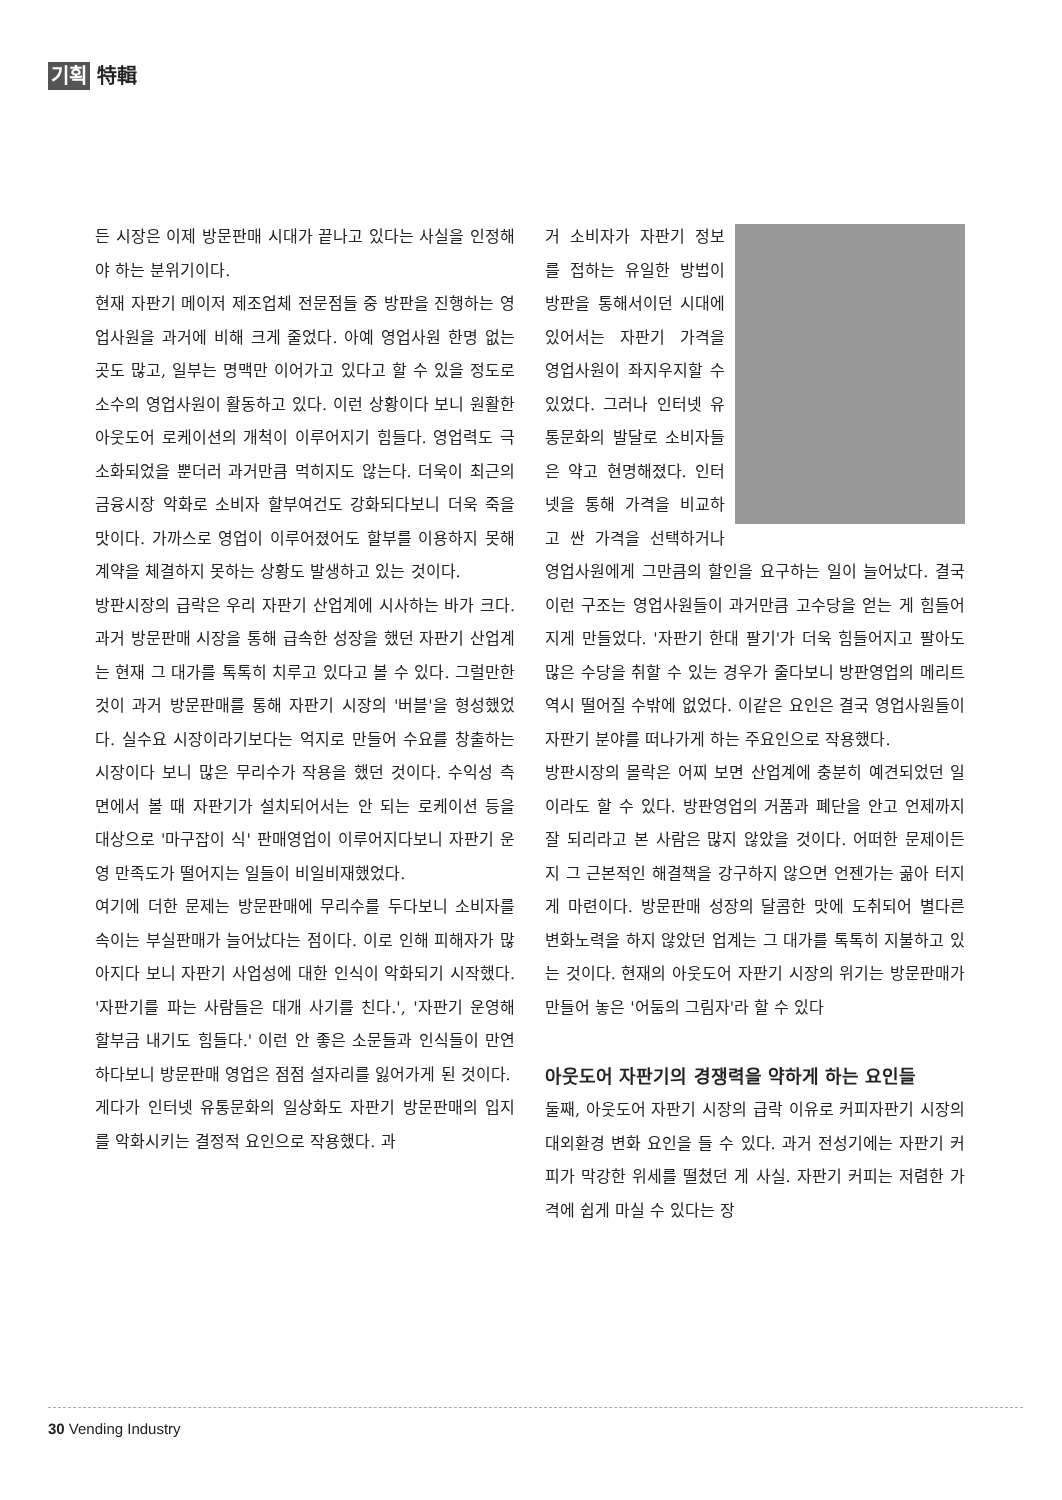기획 特輯
든 시장은 이제 방문판매 시대가 끝나고 있다는 사실을 인정해야 하는 분위기이다.
현재 자판기 메이저 제조업체 전문점들 중 방판을 진행하는 영업사원을 과거에 비해 크게 줄었다. 아예 영업사원 한명 없는 곳도 많고, 일부는 명맥만 이어가고 있다고 할 수 있을 정도로 소수의 영업사원이 활동하고 있다. 이런 상황이다 보니 원활한 아웃도어 로케이션의 개척이 이루어지기 힘들다. 영업력도 극소화되었을 뿐더러 과거만큼 먹히지도 않는다. 더욱이 최근의 금융시장 악화로 소비자 할부여건도 강화되다보니 더욱 죽을 맛이다. 가까스로 영업이 이루어졌어도 할부를 이용하지 못해 계약을 체결하지 못하는 상황도 발생하고 있는 것이다.
방판시장의 급락은 우리 자판기 산업계에 시사하는 바가 크다. 과거 방문판매 시장을 통해 급속한 성장을 했던 자판기 산업계는 현재 그 대가를 톡톡히 치루고 있다고 볼 수 있다. 그럴만한 것이 과거 방문판매를 통해 자판기 시장의 '버블'을 형성했었다. 실수요 시장이라기보다는 억지로 만들어 수요를 창출하는 시장이다 보니 많은 무리수가 작용을 했던 것이다. 수익성 측면에서 볼 때 자판기가 설치되어서는 안 되는 로케이션 등을 대상으로 '마구잡이 식' 판매영업이 이루어지다보니 자판기 운영 만족도가 떨어지는 일들이 비일비재했었다.
여기에 더한 문제는 방문판매에 무리수를 두다보니 소비자를 속이는 부실판매가 늘어났다는 점이다. 이로 인해 피해자가 많아지다 보니 자판기 사업성에 대한 인식이 악화되기 시작했다. '자판기를 파는 사람들은 대개 사기를 친다.', '자판기 운영해 할부금 내기도 힘들다.' 이런 안 좋은 소문들과 인식들이 만연하다보니 방문판매 영업은 점점 설자리를 잃어가게 된 것이다.
게다가 인터넷 유통문화의 일상화도 자판기 방문판매의 입지를 악화시키는 결정적 요인으로 작용했다. 과
거 소비자가 자판기 정보를 접하는 유일한 방법이 방판을 통해서이던 시대에 있어서는 자판기 가격을 영업사원이 좌지우지할 수 있었다. 그러나 인터넷 유통문화의 발달로 소비자들은 약고 현명해졌다. 인터넷을 통해 가격을 비교하고 싼 가격을 선택하거나 영업사원에게 그만큼의 할인을 요구하는 일이 늘어났다. 결국 이런 구조는 영업사원들이 과거만큼 고수당을 얻는 게 힘들어지게 만들었다. '자판기 한대 팔기'가 더욱 힘들어지고 팔아도 많은 수당을 취할 수 있는 경우가 줄다보니 방판영업의 메리트 역시 떨어질 수밖에 없었다. 이같은 요인은 결국 영업사원들이 자판기 분야를 떠나가게 하는 주요인으로 작용했다.
방판시장의 몰락은 어찌 보면 산업계에 충분히 예견되었던 일이라도 할 수 있다. 방판영업의 거품과 폐단을 안고 언제까지 잘 되리라고 본 사람은 많지 않았을 것이다. 어떠한 문제이든지 그 근본적인 해결책을 강구하지 않으면 언젠가는 곪아 터지게 마련이다. 방문판매 성장의 달콤한 맛에 도취되어 별다른 변화노력을 하지 않았던 업계는 그 대가를 톡톡히 지불하고 있는 것이다. 현재의 아웃도어 자판기 시장의 위기는 방문판매가 만들어 놓은 '어둠의 그림자'라 할 수 있다
아웃도어 자판기의 경쟁력을 약하게 하는 요인들
둘째, 아웃도어 자판기 시장의 급락 이유로 커피자판기 시장의 대외환경 변화 요인을 들 수 있다. 과거 전성기에는 자판기 커피가 막강한 위세를 떨쳤던 게 사실. 자판기 커피는 저렴한 가격에 쉽게 마실 수 있다는 장
30 Vending Industry